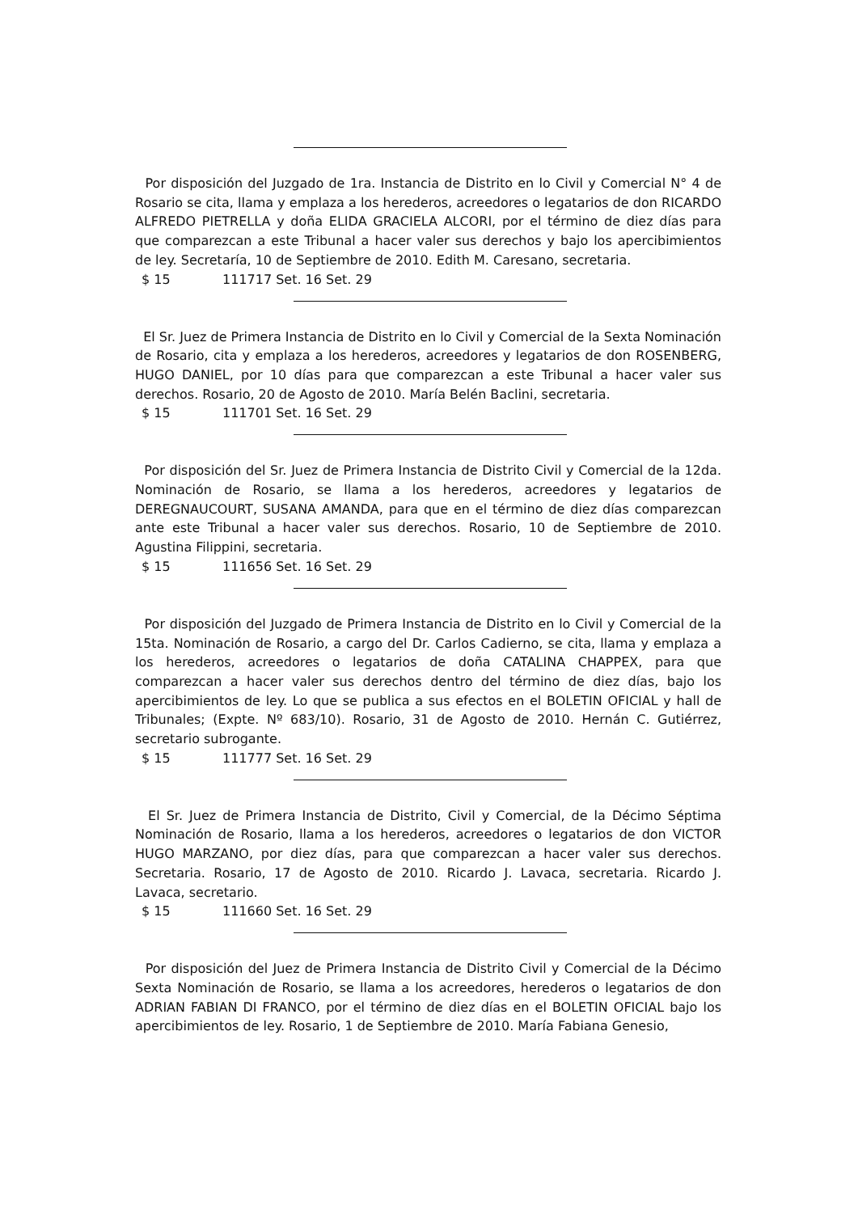Por disposición del Juzgado de 1ra. Instancia de Distrito en lo Civil y Comercial N° 4 de Rosario se cita, llama y emplaza a los herederos, acreedores o legatarios de don RICARDO ALFREDO PIETRELLA y doña ELIDA GRACIELA ALCORI, por el término de diez días para que comparezcan a este Tribunal a hacer valer sus derechos y bajo los apercibimientos de ley. Secretaría, 10 de Septiembre de 2010. Edith M. Caresano, secretaria.
$ 15 111717 Set. 16 Set. 29
El Sr. Juez de Primera Instancia de Distrito en lo Civil y Comercial de la Sexta Nominación de Rosario, cita y emplaza a los herederos, acreedores y legatarios de don ROSENBERG, HUGO DANIEL, por 10 días para que comparezcan a este Tribunal a hacer valer sus derechos. Rosario, 20 de Agosto de 2010. María Belén Baclini, secretaria.
$ 15 111701 Set. 16 Set. 29
Por disposición del Sr. Juez de Primera Instancia de Distrito Civil y Comercial de la 12da. Nominación de Rosario, se llama a los herederos, acreedores y legatarios de DEREGNAUCOURT, SUSANA AMANDA, para que en el término de diez días comparezcan ante este Tribunal a hacer valer sus derechos. Rosario, 10 de Septiembre de 2010. Agustina Filippini, secretaria.
$ 15 111656 Set. 16 Set. 29
Por disposición del Juzgado de Primera Instancia de Distrito en lo Civil y Comercial de la 15ta. Nominación de Rosario, a cargo del Dr. Carlos Cadierno, se cita, llama y emplaza a los herederos, acreedores o legatarios de doña CATALINA CHAPPEX, para que comparezcan a hacer valer sus derechos dentro del término de diez días, bajo los apercibimientos de ley. Lo que se publica a sus efectos en el BOLETIN OFICIAL y hall de Tribunales; (Expte. Nº 683/10). Rosario, 31 de Agosto de 2010. Hernán C. Gutiérrez, secretario subrogante.
$ 15 111777 Set. 16 Set. 29
El Sr. Juez de Primera Instancia de Distrito, Civil y Comercial, de la Décimo Séptima Nominación de Rosario, llama a los herederos, acreedores o legatarios de don VICTOR HUGO MARZANO, por diez días, para que comparezcan a hacer valer sus derechos. Secretaria. Rosario, 17 de Agosto de 2010. Ricardo J. Lavaca, secretaria. Ricardo J. Lavaca, secretario.
$ 15 111660 Set. 16 Set. 29
Por disposición del Juez de Primera Instancia de Distrito Civil y Comercial de la Décimo Sexta Nominación de Rosario, se llama a los acreedores, herederos o legatarios de don ADRIAN FABIAN DI FRANCO, por el término de diez días en el BOLETIN OFICIAL bajo los apercibimientos de ley. Rosario, 1 de Septiembre de 2010. María Fabiana Genesio,